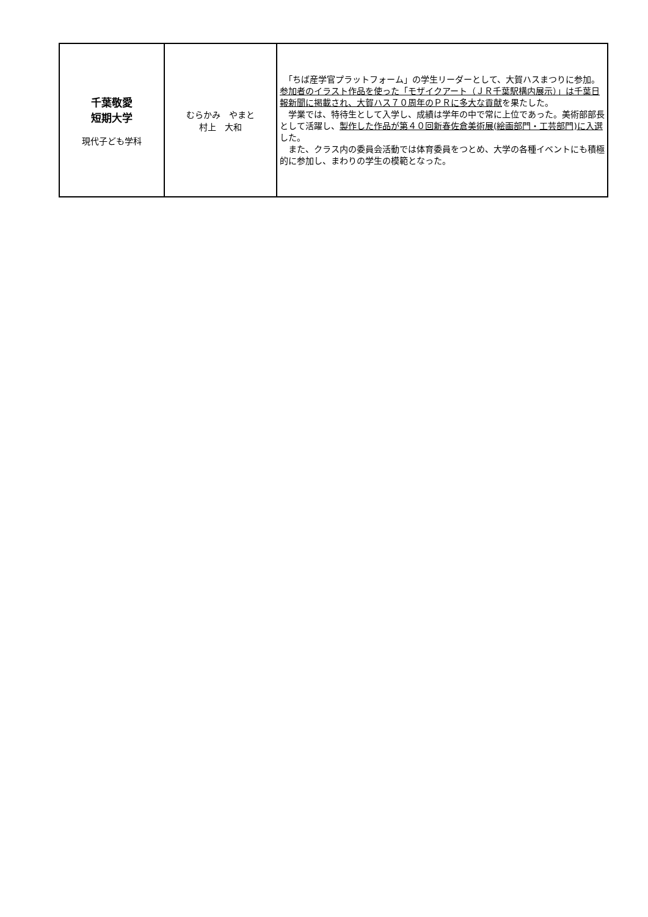| 千葉敬愛 短期大学 現代子ども学科 | むらかみ やまと 村上 大和 | 「ちば産学官プラットフォーム」の学生リーダーとして、大賀ハスまつりに参加。 参加者のイラスト作品を使った「モザイクアート（ＪＲ千葉駅構内展示）」は千葉日報新聞に掲載され、大賀ハス７０周年のＰＲに多大な貢献 を果たした。 学業では、特待生として入学し、成績は学年の中で常に上位であった。美術部部長として活躍し、 製作した作品が第４０回新春佐倉美術展(絵画部門・工芸部門)に入選 した。 また、クラス内の委員会活動では体育委員をつとめ、大学の各種イベントにも積極的に参加し、まわりの学生の模範となった。 |